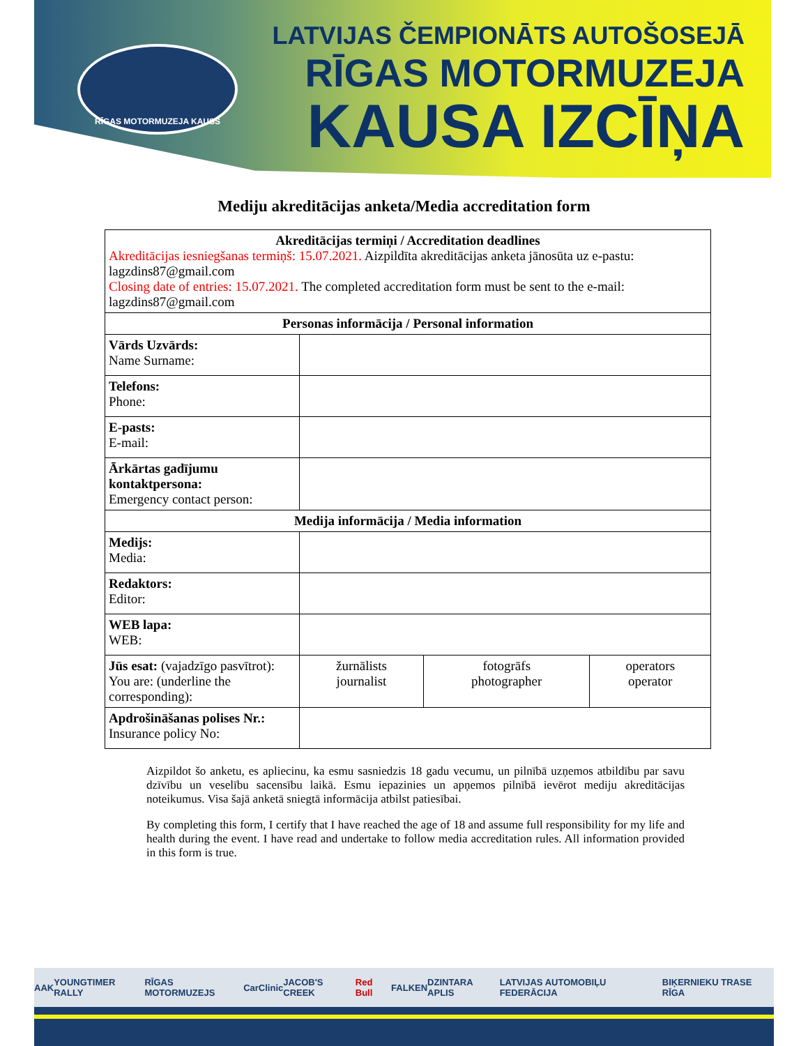RĪGAS MOTORMUZEJA KAUSS
LATVIJAS ČEMPIONĀTS AUTOŠOSEJĀ
RĪGAS MOTORMUZEJA
KAUSA IZCĪŅA
Mediju akreditācijas anketa/Media accreditation form
| Akreditācijas termiņi / Accreditation deadlines Akreditācijas iesniegšanas termiņš: 15.07.2021. Aizpildīta akreditācijas anketa jānosūta uz e-pastu: lagzdins87@gmail.com Closing date of entries: 15.07.2021. The completed accreditation form must be sent to the e-mail: lagzdins87@gmail.com | | | |
| Personas informācija / Personal information | | | |
| Vārds Uzvārds: Name Surname: | | | |
| Telefons: Phone: | | | |
| E-pasts: E-mail: | | | |
| Ārkārtas gadījumu kontaktpersona: Emergency contact person: | | | |
| Medija informācija / Media information | | | |
| Medijs: Media: | | | |
| Redaktors: Editor: | | | |
| WEB lapa: WEB: | | | |
| Jūs esat: (vajadzīgo pasvītrot): You are: (underline the corresponding): | žurnālists journalist | fotogrāfs photographer | operators operator |
| Apdrošināšanas polises Nr.: Insurance policy No: | | | |
Aizpildot šo anketu, es apliecinu, ka esmu sasniedzis 18 gadu vecumu, un pilnībā uzņemos atbildību par savu dzīvību un veselību sacensību laikā. Esmu iepazinies un apņemos pilnībā ievērot mediju akreditācijas noteikumus. Visa šajā anketā sniegtā informācija atbilst patiesībai.
By completing this form, I certify that I have reached the age of 18 and assume full responsibility for my life and health during the event. I have read and undertake to follow media accreditation rules. All information provided in this form is true.
AAK YOUNGTIMER RALLY RĪGAS MOTORMUZEJS CarClinic JACOB'S CREEK Red Bull FALKEN DZINTARA APLIS LATVIJAS AUTOMOBIĻU FEDERĀCIJA BIĶERNIEKU TRASE RĪGA